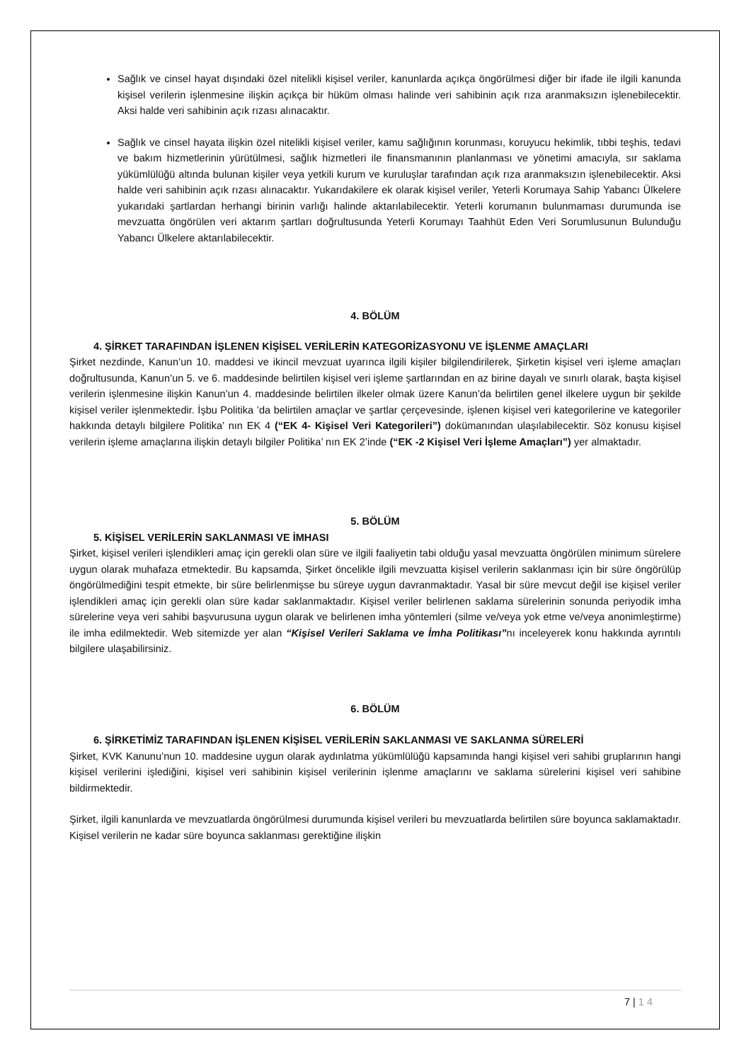Sağlık ve cinsel hayat dışındaki özel nitelikli kişisel veriler, kanunlarda açıkça öngörülmesi diğer bir ifade ile ilgili kanunda kişisel verilerin işlenmesine ilişkin açıkça bir hüküm olması halinde veri sahibinin açık rıza aranmaksızın işlenebilecektir. Aksi halde veri sahibinin açık rızası alınacaktır.
Sağlık ve cinsel hayata ilişkin özel nitelikli kişisel veriler, kamu sağlığının korunması, koruyucu hekimlik, tıbbi teşhis, tedavi ve bakım hizmetlerinin yürütülmesi, sağlık hizmetleri ile finansmanının planlanması ve yönetimi amacıyla, sır saklama yükümlülüğü altında bulunan kişiler veya yetkili kurum ve kuruluşlar tarafından açık rıza aranmaksızın işlenebilecektir. Aksi halde veri sahibinin açık rızası alınacaktır. Yukarıdakilere ek olarak kişisel veriler, Yeterli Korumaya Sahip Yabancı Ülkelere yukarıdaki şartlardan herhangi birinin varlığı halinde aktarılabilecektir. Yeterli korumanın bulunmaması durumunda ise mevzuatta öngörülen veri aktarım şartları doğrultusunda Yeterli Korumayı Taahhüt Eden Veri Sorumlusunun Bulunduğu Yabancı Ülkelere aktarılabilecektir.
4. BÖLÜM
4. ŞİRKET TARAFINDAN İŞLENEN KİŞİSEL VERİLERİN KATEGORİZASYONU VE İŞLENME AMAÇLARI
Şirket nezdinde, Kanun’un 10. maddesi ve ikincil mevzuat uyarınca ilgili kişiler bilgilendirilerek, Şirketin kişisel veri işleme amaçları doğrultusunda, Kanun’un 5. ve 6. maddesinde belirtilen kişisel veri işleme şartlarından en az birine dayalı ve sınırlı olarak, başta kişisel verilerin işlenmesine ilişkin Kanun’un 4. maddesinde belirtilen ilkeler olmak üzere Kanun’da belirtilen genel ilkelere uygun bir şekilde kişisel veriler işlenmektedir. İşbu Politika ’da belirtilen amaçlar ve şartlar çerçevesinde, işlenen kişisel veri kategorilerine ve kategoriler hakkında detaylı bilgilere Politika’ nın EK 4 (“EK 4- Kişisel Veri Kategorileri”) dokümanından ulaşılabilecektir. Söz konusu kişisel verilerin işleme amaçlarına ilişkin detaylı bilgiler Politika’ nın EK 2’inde (“EK -2 Kişisel Veri İşleme Amaçları”) yer almaktadır.
5. BÖLÜM
5. KİŞİSEL VERİLERİN SAKLANMASI VE İMHASI
Şirket, kişisel verileri işlendikleri amaç için gerekli olan süre ve ilgili faaliyetin tabi olduğu yasal mevzuatta öngörülen minimum sürelere uygun olarak muhafaza etmektedir. Bu kapsamda, Şirket öncelikle ilgili mevzuatta kişisel verilerin saklanması için bir süre öngörülüp öngörülmediğini tespit etmekte, bir süre belirlenmişse bu süreye uygun davranmaktadır. Yasal bir süre mevcut değil ise kişisel veriler işlendikleri amaç için gerekli olan süre kadar saklanmaktadır. Kişisel veriler belirlenen saklama sürelerinin sonunda periyodik imha sürelerine veya veri sahibi başvurusuna uygun olarak ve belirlenen imha yöntemleri (silme ve/veya yok etme ve/veya anonimleştirme) ile imha edilmektedir. Web sitemizde yer alan “Kişisel Verileri Saklama ve İmha Politikası”nı inceleyerek konu hakkında ayrıntılı bilgilere ulaşabilirsiniz.
6. BÖLÜM
6. ŞİRKETİMİZ TARAFINDAN İŞLENEN KİŞİSEL VERİLERİN SAKLANMASI VE SAKLANMA SÜRELERİ
Şirket, KVK Kanunu’nun 10. maddesine uygun olarak aydınlatma yükümlülüğü kapsamında hangi kişisel veri sahibi gruplarının hangi kişisel verilerini işlediğini, kişisel veri sahibinin kişisel verilerinin işlenme amaçlarını ve saklama sürelerini kişisel veri sahibine bildirmektedir.
Şirket, ilgili kanunlarda ve mevzuatlarda öngörülmesi durumunda kişisel verileri bu mevzuatlarda belirtilen süre boyunca saklamaktadır. Kişisel verilerin ne kadar süre boyunca saklanması gerektiğine ilişkin
7 | 1 4